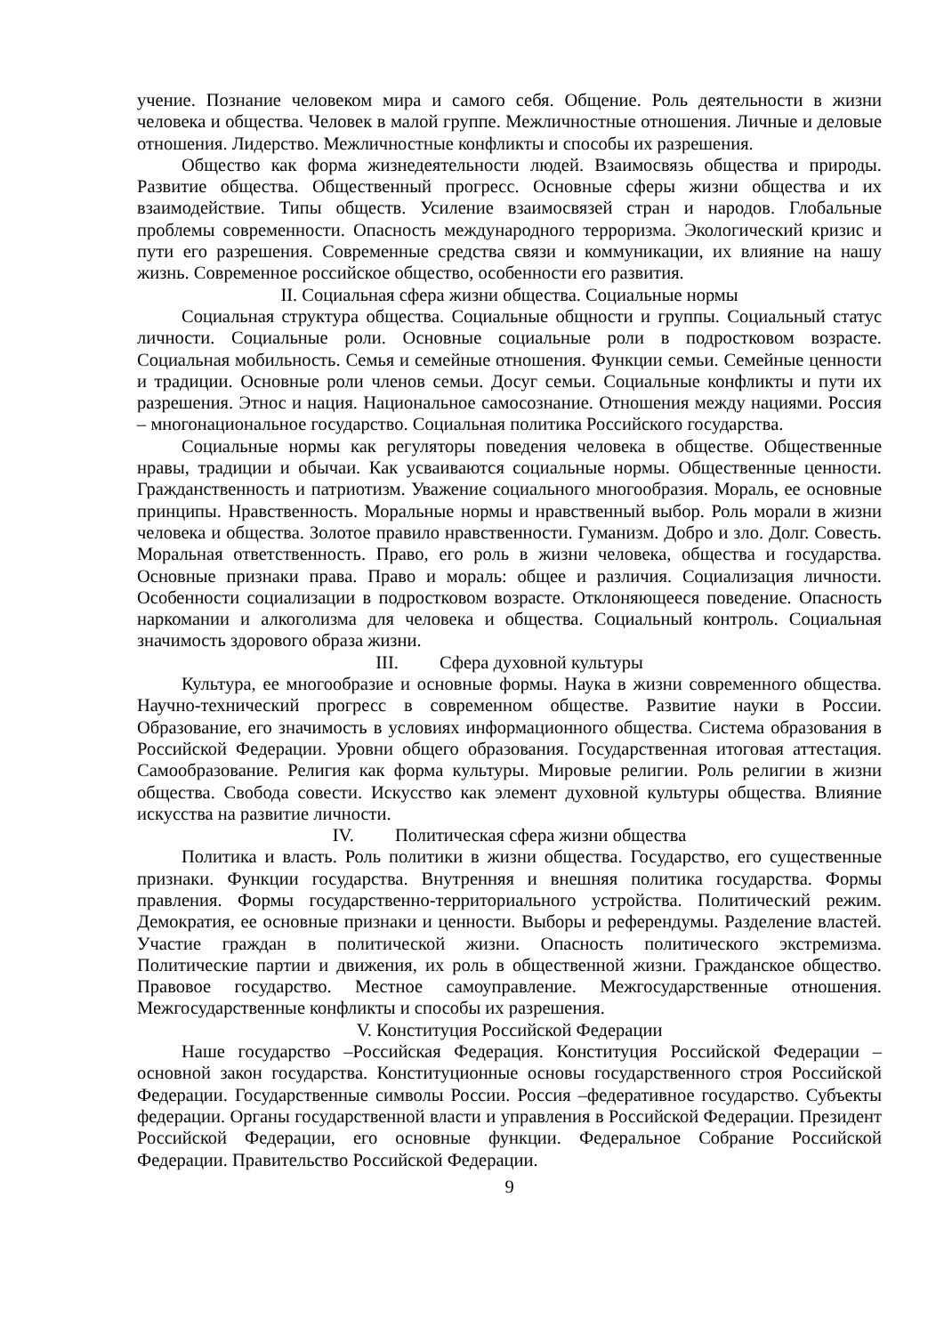учение. Познание человеком мира и самого себя. Общение. Роль деятельности в жизни человека и общества. Человек в малой группе. Межличностные отношения. Личные и деловые отношения. Лидерство. Межличностные конфликты и способы их разрешения.
Общество как форма жизнедеятельности людей. Взаимосвязь общества и природы. Развитие общества. Общественный прогресс. Основные сферы жизни общества и их взаимодействие. Типы обществ. Усиление взаимосвязей стран и народов. Глобальные проблемы современности. Опасность международного терроризма. Экологический кризис и пути его разрешения. Современные средства связи и коммуникации, их влияние на нашу жизнь. Современное российское общество, особенности его развития.
II. Социальная сфера жизни общества. Социальные нормы
Социальная структура общества. Социальные общности и группы. Социальный статус личности. Социальные роли. Основные социальные роли в подростковом возрасте. Социальная мобильность. Семья и семейные отношения. Функции семьи. Семейные ценности и традиции. Основные роли членов семьи. Досуг семьи. Социальные конфликты и пути их разрешения. Этнос и нация. Национальное самосознание. Отношения между нациями. Россия – многонациональное государство. Социальная политика Российского государства.
Социальные нормы как регуляторы поведения человека в обществе. Общественные нравы, традиции и обычаи. Как усваиваются социальные нормы. Общественные ценности. Гражданственность и патриотизм. Уважение социального многообразия. Мораль, ее основные принципы. Нравственность. Моральные нормы и нравственный выбор. Роль морали в жизни человека и общества. Золотое правило нравственности. Гуманизм. Добро и зло. Долг. Совесть. Моральная ответственность. Право, его роль в жизни человека, общества и государства. Основные признаки права. Право и мораль: общее и различия. Социализация личности. Особенности социализации в подростковом возрасте. Отклоняющееся поведение. Опасность наркомании и алкоголизма для человека и общества. Социальный контроль. Социальная значимость здорового образа жизни.
III. Сфера духовной культуры
Культура, ее многообразие и основные формы. Наука в жизни современного общества. Научно-технический прогресс в современном обществе. Развитие науки в России. Образование, его значимость в условиях информационного общества. Система образования в Российской Федерации. Уровни общего образования. Государственная итоговая аттестация. Самообразование. Религия как форма культуры. Мировые религии. Роль религии в жизни общества. Свобода совести. Искусство как элемент духовной культуры общества. Влияние искусства на развитие личности.
IV. Политическая сфера жизни общества
Политика и власть. Роль политики в жизни общества. Государство, его существенные признаки. Функции государства. Внутренняя и внешняя политика государства. Формы правления. Формы государственно-территориального устройства. Политический режим. Демократия, ее основные признаки и ценности. Выборы и референдумы. Разделение властей. Участие граждан в политической жизни. Опасность политического экстремизма. Политические партии и движения, их роль в общественной жизни. Гражданское общество. Правовое государство. Местное самоуправление. Межгосударственные отношения. Межгосударственные конфликты и способы их разрешения.
V. Конституция Российской Федерации
Наше государство –Российская Федерация. Конституция Российской Федерации – основной закон государства. Конституционные основы государственного строя Российской Федерации. Государственные символы России. Россия –федеративное государство. Субъекты федерации. Органы государственной власти и управления в Российской Федерации. Президент Российской Федерации, его основные функции. Федеральное Собрание Российской Федерации. Правительство Российской Федерации.
9